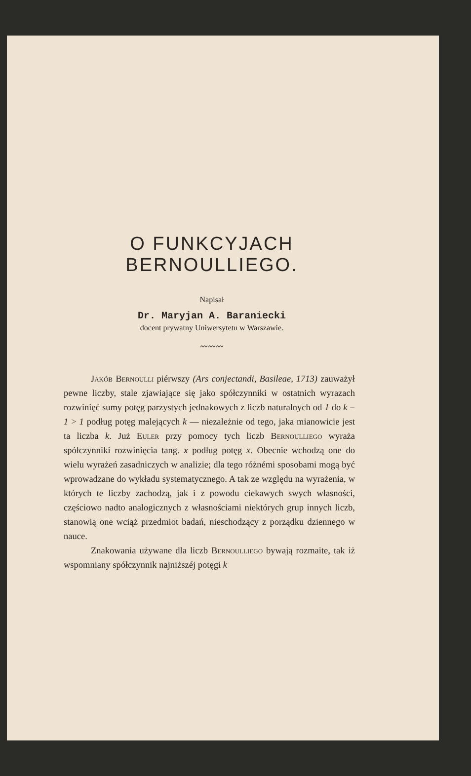O FUNKCYJACH BERNOULLIEGO.
Napisał
Dr. Maryjan A. Baraniecki
docent prywatny Uniwersytetu w Warszawie.
〰〰〰
Jakób Bernoulli piérwszy (Ars conjectandi, Basileae, 1713) zauważył pewne liczby, stale zjawiające się jako spółczynniki w ostatnich wyrazach rozwinięć sumy potęg parzystych jednakowych z liczb naturalnych od 1 do k − 1 > 1 podług potęg malejących k — niezależnie od tego, jaka mianowicie jest ta liczba k. Już Euler przy pomocy tych liczb Bernoulliego wyraża spółczynniki rozwinięcia tang. x podług potęg x. Obecnie wchodzą one do wielu wyrażeń zasadniczych w analizie; dla tego różnémi sposobami mogą być wprowadzane do wykładu systematycznego. A tak ze względu na wyrażenia, w których te liczby zachodzą, jak i z powodu ciekawych swych własności, częściowo nadto analogicznych z własnościami niektórych grup innych liczb, stanowią one wciąż przedmiot badań, nieschodzący z porządku dziennego w nauce.
Znakowania używane dla liczb Bernoulliego bywają rozmaite, tak iż wspomniany spółczynnik najniższéj potęgi k